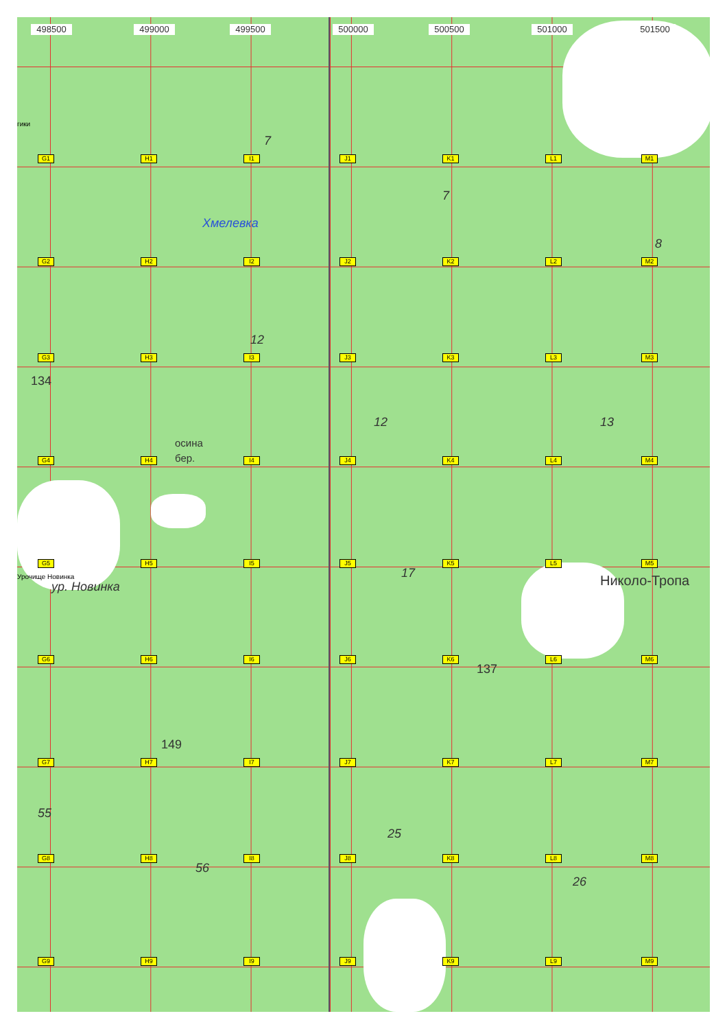498500
499000
499500
500000
500500
501000
501500
гики
7
G1
H1
I1
J1
K1
L1
M1
7
Хмелевка
8
G2
H2
I2
J2
K2
L2
M2
12
G3
H3
I3
J3
K3
L3
M3
134
12
13
осина
бер.
G4
H4
I4
J4
K4
L4
M4
G5
H5
I5
J5
K5
L5
M5
17
Урочище Новинка
Николо-Тропа
ур. Новинка
G6
H6
I6
J6
K6
L6
M6
137
149
G7
H7
I7
J7
K7
L7
M7
55
25
G8
H8
I8
J8
K8
L8
M8
56
26
G9
H9
I9
J9
K9
L9
M9